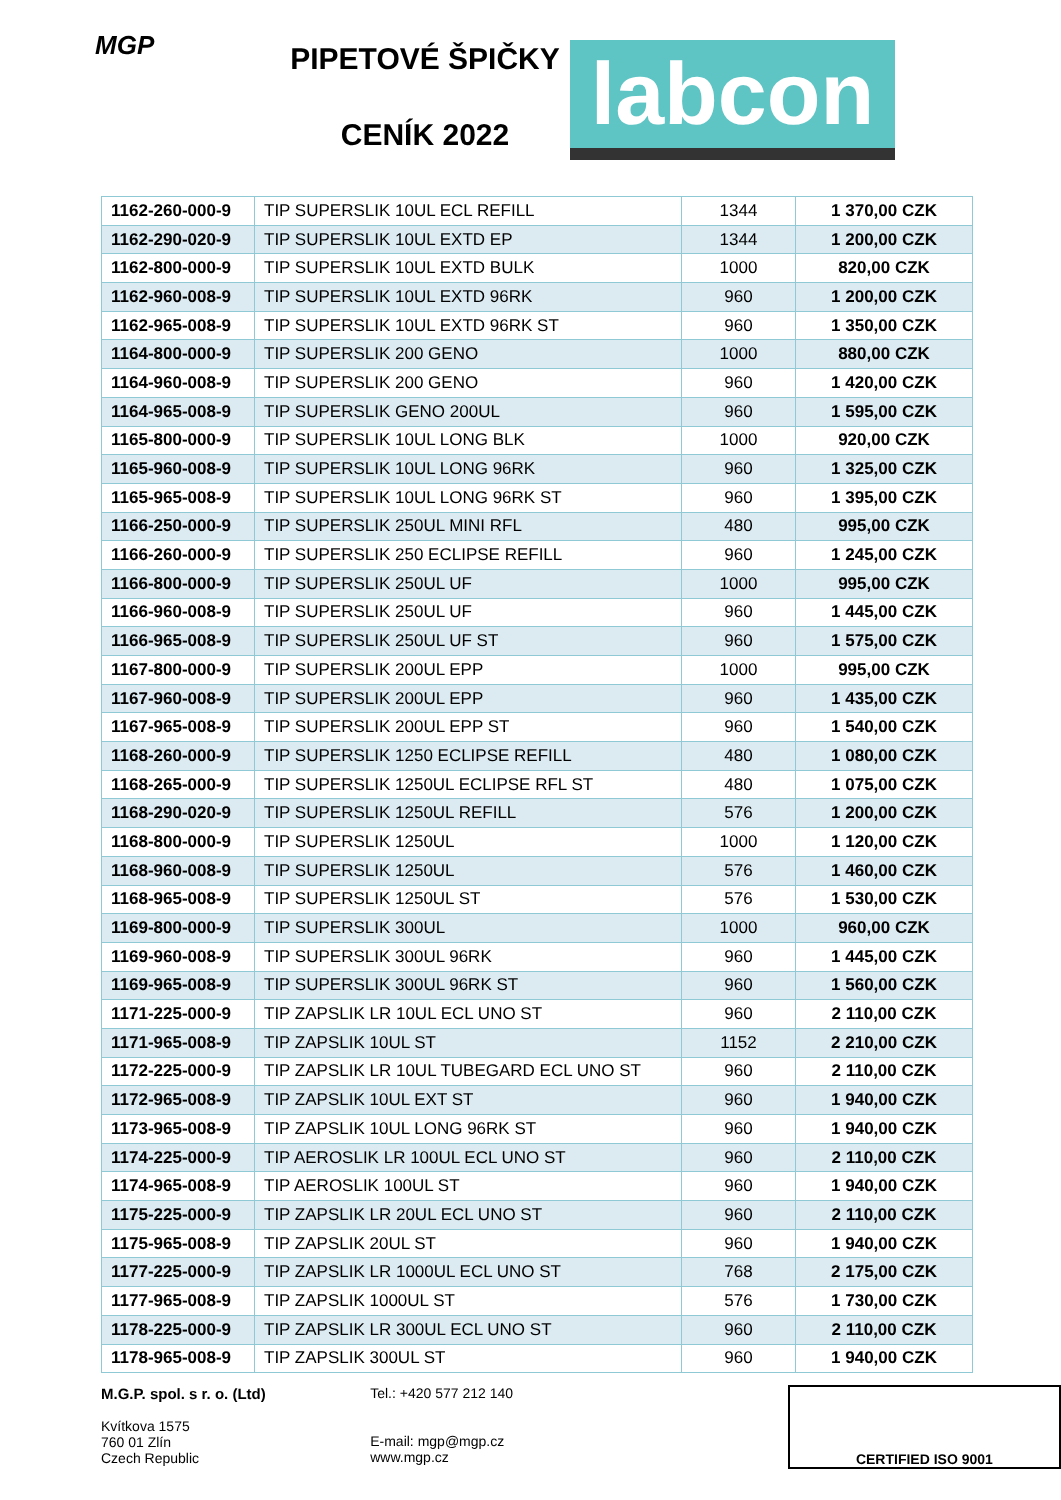MGP
PIPETOVÉ ŠPIČKY
CENÍK 2022
labcon
| 1162-260-000-9 | TIP SUPERSLIK 10UL ECL REFILL | 1344 | 1 370,00 CZK |
| 1162-290-020-9 | TIP SUPERSLIK 10UL EXTD EP | 1344 | 1 200,00 CZK |
| 1162-800-000-9 | TIP SUPERSLIK 10UL EXTD BULK | 1000 | 820,00 CZK |
| 1162-960-008-9 | TIP SUPERSLIK 10UL EXTD 96RK | 960 | 1 200,00 CZK |
| 1162-965-008-9 | TIP SUPERSLIK 10UL EXTD 96RK ST | 960 | 1 350,00 CZK |
| 1164-800-000-9 | TIP SUPERSLIK 200 GENO | 1000 | 880,00 CZK |
| 1164-960-008-9 | TIP SUPERSLIK 200 GENO | 960 | 1 420,00 CZK |
| 1164-965-008-9 | TIP SUPERSLIK GENO 200UL | 960 | 1 595,00 CZK |
| 1165-800-000-9 | TIP SUPERSLIK 10UL LONG BLK | 1000 | 920,00 CZK |
| 1165-960-008-9 | TIP SUPERSLIK 10UL LONG 96RK | 960 | 1 325,00 CZK |
| 1165-965-008-9 | TIP SUPERSLIK 10UL LONG 96RK ST | 960 | 1 395,00 CZK |
| 1166-250-000-9 | TIP SUPERSLIK 250UL MINI RFL | 480 | 995,00 CZK |
| 1166-260-000-9 | TIP SUPERSLIK 250 ECLIPSE REFILL | 960 | 1 245,00 CZK |
| 1166-800-000-9 | TIP SUPERSLIK 250UL UF | 1000 | 995,00 CZK |
| 1166-960-008-9 | TIP SUPERSLIK 250UL UF | 960 | 1 445,00 CZK |
| 1166-965-008-9 | TIP SUPERSLIK 250UL UF ST | 960 | 1 575,00 CZK |
| 1167-800-000-9 | TIP SUPERSLIK 200UL EPP | 1000 | 995,00 CZK |
| 1167-960-008-9 | TIP SUPERSLIK 200UL EPP | 960 | 1 435,00 CZK |
| 1167-965-008-9 | TIP SUPERSLIK 200UL EPP ST | 960 | 1 540,00 CZK |
| 1168-260-000-9 | TIP SUPERSLIK 1250 ECLIPSE REFILL | 480 | 1 080,00 CZK |
| 1168-265-000-9 | TIP SUPERSLIK 1250UL ECLIPSE RFL ST | 480 | 1 075,00 CZK |
| 1168-290-020-9 | TIP SUPERSLIK 1250UL REFILL | 576 | 1 200,00 CZK |
| 1168-800-000-9 | TIP SUPERSLIK 1250UL | 1000 | 1 120,00 CZK |
| 1168-960-008-9 | TIP SUPERSLIK 1250UL | 576 | 1 460,00 CZK |
| 1168-965-008-9 | TIP SUPERSLIK 1250UL ST | 576 | 1 530,00 CZK |
| 1169-800-000-9 | TIP SUPERSLIK 300UL | 1000 | 960,00 CZK |
| 1169-960-008-9 | TIP SUPERSLIK 300UL 96RK | 960 | 1 445,00 CZK |
| 1169-965-008-9 | TIP SUPERSLIK 300UL 96RK ST | 960 | 1 560,00 CZK |
| 1171-225-000-9 | TIP ZAPSLIK LR 10UL ECL UNO ST | 960 | 2 110,00 CZK |
| 1171-965-008-9 | TIP ZAPSLIK 10UL ST | 1152 | 2 210,00 CZK |
| 1172-225-000-9 | TIP ZAPSLIK LR 10UL TUBEGARD ECL UNO ST | 960 | 2 110,00 CZK |
| 1172-965-008-9 | TIP ZAPSLIK 10UL EXT ST | 960 | 1 940,00 CZK |
| 1173-965-008-9 | TIP ZAPSLIK 10UL LONG 96RK ST | 960 | 1 940,00 CZK |
| 1174-225-000-9 | TIP AEROSLIK LR 100UL ECL UNO ST | 960 | 2 110,00 CZK |
| 1174-965-008-9 | TIP AEROSLIK 100UL ST | 960 | 1 940,00 CZK |
| 1175-225-000-9 | TIP ZAPSLIK LR 20UL ECL UNO ST | 960 | 2 110,00 CZK |
| 1175-965-008-9 | TIP ZAPSLIK 20UL ST | 960 | 1 940,00 CZK |
| 1177-225-000-9 | TIP ZAPSLIK LR 1000UL ECL UNO ST | 768 | 2 175,00 CZK |
| 1177-965-008-9 | TIP ZAPSLIK 1000UL ST | 576 | 1 730,00 CZK |
| 1178-225-000-9 | TIP ZAPSLIK LR 300UL ECL UNO ST | 960 | 2 110,00 CZK |
| 1178-965-008-9 | TIP ZAPSLIK 300UL ST | 960 | 1 940,00 CZK |
M.G.P. spol. s r. o. (Ltd)
Kvítkova 1575
760 01 Zlín
Czech Republic
Tel.: +420 577 212 140
E-mail: mgp@mgp.cz
www.mgp.cz
CERTIFIED ISO 9001